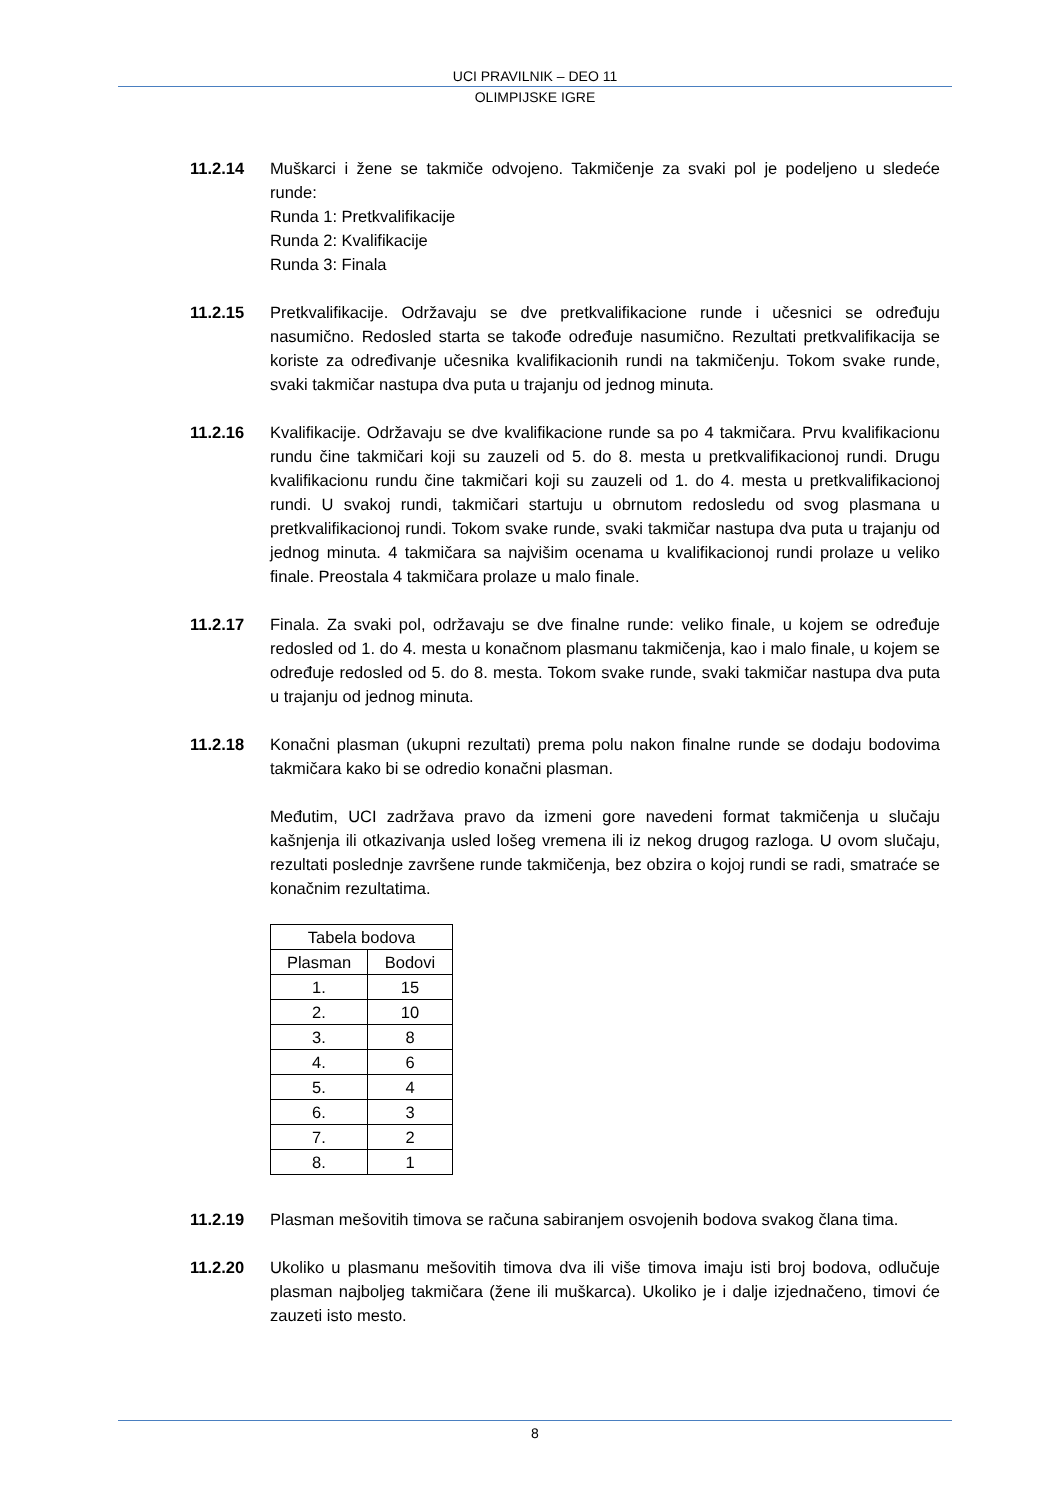UCI PRAVILNIK – DEO 11
OLIMPIJSKE IGRE
11.2.14 Muškarci i žene se takmiče odvojeno. Takmičenje za svaki pol je podeljeno u sledeće runde:
Runda 1: Pretkvalifikacije
Runda 2: Kvalifikacije
Runda 3: Finala
11.2.15 Pretkvalifikacije. Održavaju se dve pretkvalifikacione runde i učesnici se određuju nasumično. Redosled starta se takođe određuje nasumično. Rezultati pretkvalifikacija se koriste za određivanje učesnika kvalifikacionih rundi na takmičenju. Tokom svake runde, svaki takmičar nastupa dva puta u trajanju od jednog minuta.
11.2.16 Kvalifikacije. Održavaju se dve kvalifikacione runde sa po 4 takmičara. Prvu kvalifikacionu rundu čine takmičari koji su zauzeli od 5. do 8. mesta u pretkvalifikacionoj rundi. Drugu kvalifikacionu rundu čine takmičari koji su zauzeli od 1. do 4. mesta u pretkvalifikacionoj rundi. U svakoj rundi, takmičari startuju u obrnutom redosledu od svog plasmana u pretkvalifikacionoj rundi. Tokom svake runde, svaki takmičar nastupa dva puta u trajanju od jednog minuta. 4 takmičara sa najvišim ocenama u kvalifikacionoj rundi prolaze u veliko finale. Preostala 4 takmičara prolaze u malo finale.
11.2.17 Finala. Za svaki pol, održavaju se dve finalne runde: veliko finale, u kojem se određuje redosled od 1. do 4. mesta u konačnom plasmanu takmičenja, kao i malo finale, u kojem se određuje redosled od 5. do 8. mesta. Tokom svake runde, svaki takmičar nastupa dva puta u trajanju od jednog minuta.
11.2.18 Konačni plasman (ukupni rezultati) prema polu nakon finalne runde se dodaju bodovima takmičara kako bi se odredio konačni plasman.
Međutim, UCI zadržava pravo da izmeni gore navedeni format takmičenja u slučaju kašnjenja ili otkazivanja usled lošeg vremena ili iz nekog drugog razloga. U ovom slučaju, rezultati poslednje završene runde takmičenja, bez obzira o kojoj rundi se radi, smatraće se konačnim rezultatima.
| Tabela bodova | |
| Plasman | Bodovi |
| 1. | 15 |
| 2. | 10 |
| 3. | 8 |
| 4. | 6 |
| 5. | 4 |
| 6. | 3 |
| 7. | 2 |
| 8. | 1 |
11.2.19 Plasman mešovitih timova se računa sabiranjem osvojenih bodova svakog člana tima.
11.2.20 Ukoliko u plasmanu mešovitih timova dva ili više timova imaju isti broj bodova, odlučuje plasman najboljeg takmičara (žene ili muškarca). Ukoliko je i dalje izjednačeno, timovi će zauzeti isto mesto.
8